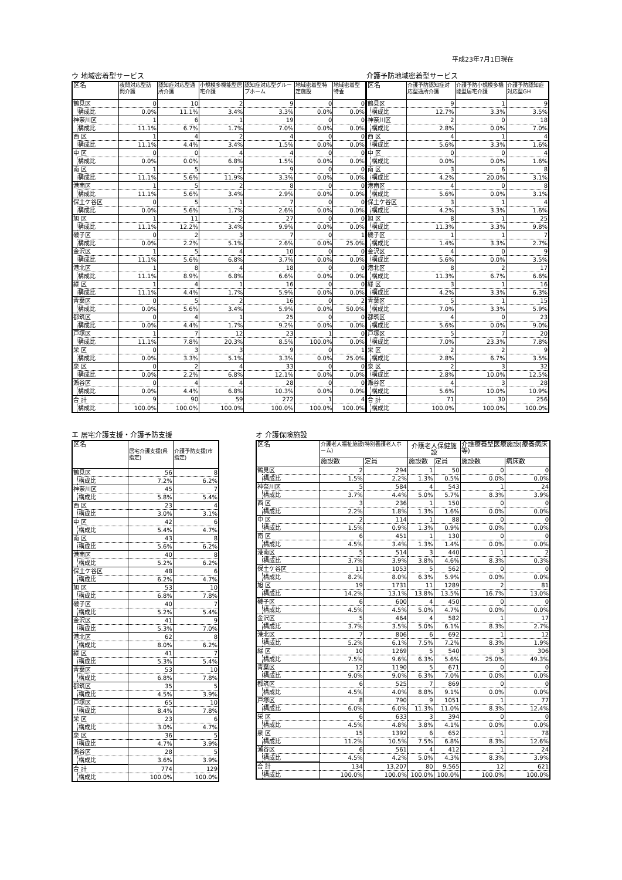平成23年7月1日現在
ウ 地域密着型サービス
| 区名 | | 夜間対応型訪問介護 | 認知症対応型通所介護 | 小規模多機能型居宅介護 | 認知症対応型グループホーム | 地域密着型特定施設 | 地域密着型特養 |
| --- | --- | --- | --- | --- | --- | --- | --- |
| 鶴見区 | | 0 | 10 | 2 | 9 | 0 | 0 |
| | 構成比 | 0.0% | 11.1% | 3.4% | 3.3% | 0.0% | 0.0% |
| 神奈川区 | | 1 | 6 | 1 | 19 | 0 | 0 |
| | 構成比 | 11.1% | 6.7% | 1.7% | 7.0% | 0.0% | 0.0% |
| 西 区 | | 1 | 4 | 2 | 4 | 0 | 0 |
| | 構成比 | 11.1% | 4.4% | 3.4% | 1.5% | 0.0% | 0.0% |
| 中 区 | | 0 | 0 | 4 | 4 | 0 | 0 |
| | 構成比 | 0.0% | 0.0% | 6.8% | 1.5% | 0.0% | 0.0% |
| 南 区 | | 1 | 5 | 7 | 9 | 0 | 0 |
| | 構成比 | 11.1% | 5.6% | 11.9% | 3.3% | 0.0% | 0.0% |
| 港南区 | | 1 | 5 | 2 | 8 | 0 | 0 |
| | 構成比 | 11.1% | 5.6% | 3.4% | 2.9% | 0.0% | 0.0% |
| 保土ケ谷区 | | 0 | 5 | 1 | 7 | 0 | 0 |
| | 構成比 | 0.0% | 5.6% | 1.7% | 2.6% | 0.0% | 0.0% |
| 旭 区 | | 1 | 11 | 2 | 27 | 0 | 0 |
| | 構成比 | 11.1% | 12.2% | 3.4% | 9.9% | 0.0% | 0.0% |
| 磯子区 | | 0 | 2 | 3 | 7 | 0 | 1 |
| | 構成比 | 0.0% | 2.2% | 5.1% | 2.6% | 0.0% | 25.0% |
| 金沢区 | | 1 | 5 | 4 | 10 | 0 | 0 |
| | 構成比 | 11.1% | 5.6% | 6.8% | 3.7% | 0.0% | 0.0% |
| 港北区 | | 1 | 8 | 4 | 18 | 0 | 0 |
| | 構成比 | 11.1% | 8.9% | 6.8% | 6.6% | 0.0% | 0.0% |
| 緑 区 | | 1 | 4 | 1 | 16 | 0 | 0 |
| | 構成比 | 11.1% | 4.4% | 1.7% | 5.9% | 0.0% | 0.0% |
| 青葉区 | | 0 | 5 | 2 | 16 | 0 | 2 |
| | 構成比 | 0.0% | 5.6% | 3.4% | 5.9% | 0.0% | 50.0% |
| 都筑区 | | 0 | 4 | 1 | 25 | 0 | 0 |
| | 構成比 | 0.0% | 4.4% | 1.7% | 9.2% | 0.0% | 0.0% |
| 戸塚区 | | 1 | 7 | 12 | 23 | 1 | 0 |
| | 構成比 | 11.1% | 7.8% | 20.3% | 8.5% | 100.0% | 0.0% |
| 栄 区 | | 0 | 3 | 3 | 9 | 0 | 1 |
| | 構成比 | 0.0% | 3.3% | 5.1% | 3.3% | 0.0% | 25.0% |
| 泉 区 | | 0 | 2 | 4 | 33 | 0 | 0 |
| | 構成比 | 0.0% | 2.2% | 6.8% | 12.1% | 0.0% | 0.0% |
| 瀬谷区 | | 0 | 4 | 4 | 28 | 0 | 0 |
| | 構成比 | 0.0% | 4.4% | 6.8% | 10.3% | 0.0% | 0.0% |
| 合 計 | | 9 | 90 | 59 | 272 | 1 | 4 |
| | 構成比 | 100.0% | 100.0% | 100.0% | 100.0% | 100.0% | 100.0% |
介護予防地域密着型サービス
| 区名 | | 介護予防認知症対応型通所介護 | 介護予防小規模多機能型居宅介護 | 介護予防認知症対応型GH |
| --- | --- | --- | --- | --- |
| 鶴見区 | | 9 | 1 | 9 |
| | 構成比 | 12.7% | 3.3% | 3.5% |
| 神奈川区 | | 2 | 0 | 18 |
| | 構成比 | 2.8% | 0.0% | 7.0% |
| 西 区 | | 4 | 1 | 4 |
| | 構成比 | 5.6% | 3.3% | 1.6% |
| 中 区 | | 0 | 0 | 4 |
| | 構成比 | 0.0% | 0.0% | 1.6% |
| 南 区 | | 3 | 6 | 8 |
| | 構成比 | 4.2% | 20.0% | 3.1% |
| 港南区 | | 4 | 0 | 8 |
| | 構成比 | 5.6% | 0.0% | 3.1% |
| 保土ケ谷区 | | 3 | 1 | 4 |
| | 構成比 | 4.2% | 3.3% | 1.6% |
| 旭 区 | | 8 | 1 | 25 |
| | 構成比 | 11.3% | 3.3% | 9.8% |
| 磯子区 | | 1 | 1 | 7 |
| | 構成比 | 1.4% | 3.3% | 2.7% |
| 金沢区 | | 4 | 0 | 9 |
| | 構成比 | 5.6% | 0.0% | 3.5% |
| 港北区 | | 8 | 2 | 17 |
| | 構成比 | 11.3% | 6.7% | 6.6% |
| 緑 区 | | 3 | 1 | 16 |
| | 構成比 | 4.2% | 3.3% | 6.3% |
| 青葉区 | | 5 | 1 | 15 |
| | 構成比 | 7.0% | 3.3% | 5.9% |
| 都筑区 | | 4 | 0 | 23 |
| | 構成比 | 5.6% | 0.0% | 9.0% |
| 戸塚区 | | 5 | 7 | 20 |
| | 構成比 | 7.0% | 23.3% | 7.8% |
| 栄 区 | | 2 | 2 | 9 |
| | 構成比 | 2.8% | 6.7% | 3.5% |
| 泉 区 | | 2 | 3 | 32 |
| | 構成比 | 2.8% | 10.0% | 12.5% |
| 瀬谷区 | | 4 | 3 | 28 |
| | 構成比 | 5.6% | 10.0% | 10.9% |
| 合 計 | | 71 | 30 | 256 |
| | 構成比 | 100.0% | 100.0% | 100.0% |
エ 居宅介護支援・介護予防支援
| 区名 | | 居宅介護支援(県指定) | 介護予防支援(市指定) |
| --- | --- | --- | --- |
| 鶴見区 | | 56 | 8 |
| | 構成比 | 7.2% | 6.2% |
| 神奈川区 | | 45 | 7 |
| | 構成比 | 5.8% | 5.4% |
| 西 区 | | 23 | 4 |
| | 構成比 | 3.0% | 3.1% |
| 中 区 | | 42 | 6 |
| | 構成比 | 5.4% | 4.7% |
| 南 区 | | 43 | 8 |
| | 構成比 | 5.6% | 6.2% |
| 港南区 | | 40 | 8 |
| | 構成比 | 5.2% | 6.2% |
| 保土ケ谷区 | | 48 | 6 |
| | 構成比 | 6.2% | 4.7% |
| 旭 区 | | 53 | 10 |
| | 構成比 | 6.8% | 7.8% |
| 磯子区 | | 40 | 7 |
| | 構成比 | 5.2% | 5.4% |
| 金沢区 | | 41 | 9 |
| | 構成比 | 5.3% | 7.0% |
| 港北区 | | 62 | 8 |
| | 構成比 | 8.0% | 6.2% |
| 緑 区 | | 41 | 7 |
| | 構成比 | 5.3% | 5.4% |
| 青葉区 | | 53 | 10 |
| | 構成比 | 6.8% | 7.8% |
| 都筑区 | | 35 | 5 |
| | 構成比 | 4.5% | 3.9% |
| 戸塚区 | | 65 | 10 |
| | 構成比 | 8.4% | 7.8% |
| 栄 区 | | 23 | 6 |
| | 構成比 | 3.0% | 4.7% |
| 泉 区 | | 36 | 5 |
| | 構成比 | 4.7% | 3.9% |
| 瀬谷区 | | 28 | 5 |
| | 構成比 | 3.6% | 3.9% |
| 合 計 | | 774 | 129 |
| | 構成比 | 100.0% | 100.0% |
オ 介護保険施設
| 区名 | | 介護老人福祉施設(特別養護老人ホーム) | | 介護老人保健施設 | | 介護療養型医療施設(療養病床等) | |
| --- | --- | --- | --- | --- | --- | --- | --- |
| | | 施設数 | 定員 | 施設数 | 定員 | 施設数 | 病床数 |
| 鶴見区 | | 2 | 294 | 1 | 50 | 0 | 0 |
| | 構成比 | 1.5% | 2.2% | 1.3% | 0.5% | 0.0% | 0.0% |
| 神奈川区 | | 5 | 584 | 4 | 543 | 1 | 24 |
| | 構成比 | 3.7% | 4.4% | 5.0% | 5.7% | 8.3% | 3.9% |
| 西 区 | | 3 | 236 | 1 | 150 | 0 | 0 |
| | 構成比 | 2.2% | 1.8% | 1.3% | 1.6% | 0.0% | 0.0% |
| 中 区 | | 2 | 114 | 1 | 88 | 0 | 0 |
| | 構成比 | 1.5% | 0.9% | 1.3% | 0.9% | 0.0% | 0.0% |
| 南 区 | | 6 | 451 | 1 | 130 | 0 | 0 |
| | 構成比 | 4.5% | 3.4% | 1.3% | 1.4% | 0.0% | 0.0% |
| 港南区 | | 5 | 514 | 3 | 440 | 1 | 2 |
| | 構成比 | 3.7% | 3.9% | 3.8% | 4.6% | 8.3% | 0.3% |
| 保土ケ谷区 | | 11 | 1053 | 5 | 562 | 0 | 0 |
| | 構成比 | 8.2% | 8.0% | 6.3% | 5.9% | 0.0% | 0.0% |
| 旭 区 | | 19 | 1731 | 11 | 1289 | 2 | 81 |
| | 構成比 | 14.2% | 13.1% | 13.8% | 13.5% | 16.7% | 13.0% |
| 磯子区 | | 6 | 600 | 4 | 450 | 0 | 0 |
| | 構成比 | 4.5% | 4.5% | 5.0% | 4.7% | 0.0% | 0.0% |
| 金沢区 | | 5 | 464 | 4 | 582 | 1 | 17 |
| | 構成比 | 3.7% | 3.5% | 5.0% | 6.1% | 8.3% | 2.7% |
| 港北区 | | 7 | 806 | 6 | 692 | 1 | 12 |
| | 構成比 | 5.2% | 6.1% | 7.5% | 7.2% | 8.3% | 1.9% |
| 緑 区 | | 10 | 1269 | 5 | 540 | 3 | 306 |
| | 構成比 | 7.5% | 9.6% | 6.3% | 5.6% | 25.0% | 49.3% |
| 青葉区 | | 12 | 1190 | 5 | 671 | 0 | 0 |
| | 構成比 | 9.0% | 9.0% | 6.3% | 7.0% | 0.0% | 0.0% |
| 都筑区 | | 6 | 525 | 7 | 869 | 0 | 0 |
| | 構成比 | 4.5% | 4.0% | 8.8% | 9.1% | 0.0% | 0.0% |
| 戸塚区 | | 8 | 790 | 9 | 1051 | 1 | 77 |
| | 構成比 | 6.0% | 6.0% | 11.3% | 11.0% | 8.3% | 12.4% |
| 栄 区 | | 6 | 633 | 3 | 394 | 0 | 0 |
| | 構成比 | 4.5% | 4.8% | 3.8% | 4.1% | 0.0% | 0.0% |
| 泉 区 | | 15 | 1392 | 6 | 652 | 1 | 78 |
| | 構成比 | 11.2% | 10.5% | 7.5% | 6.8% | 8.3% | 12.6% |
| 瀬谷区 | | 6 | 561 | 4 | 412 | 1 | 24 |
| | 構成比 | 4.5% | 4.2% | 5.0% | 4.3% | 8.3% | 3.9% |
| 合 計 | | 134 | 13,207 | 80 | 9,565 | 12 | 621 |
| | 構成比 | 100.0% | 100.0% | 100.0% | 100.0% | 100.0% | 100.0% |